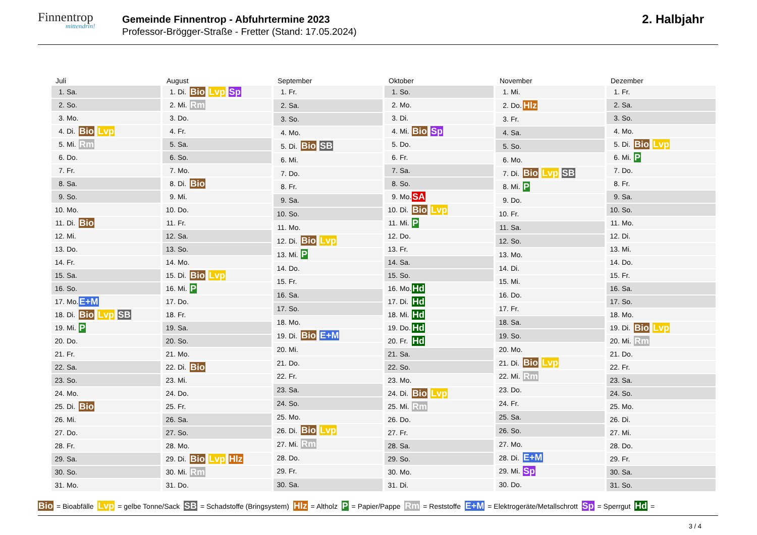Finnentrop
mittendrin!
Gemeinde Finnentrop - Abfuhrtermine 2023
Professor-Brögger-Straße - Fretter (Stand: 17.05.2024)
2. Halbjahr
Juli
| 1. | Sa. | |
| 2. | So. | |
| 3. | Mo. | |
| 4. | Di. | Bio Lvp |
| 5. | Mi. | Rm |
| 6. | Do. | |
| 7. | Fr. | |
| 8. | Sa. | |
| 9. | So. | |
| 10. | Mo. | |
| 11. | Di. | Bio |
| 12. | Mi. | |
| 13. | Do. | |
| 14. | Fr. | |
| 15. | Sa. | |
| 16. | So. | |
| 17. | Mo. | E+M |
| 18. | Di. | Bio Lvp SB |
| 19. | Mi. | P |
| 20. | Do. | |
| 21. | Fr. | |
| 22. | Sa. | |
| 23. | So. | |
| 24. | Mo. | |
| 25. | Di. | Bio |
| 26. | Mi. | |
| 27. | Do. | |
| 28. | Fr. | |
| 29. | Sa. | |
| 30. | So. | |
| 31. | Mo. | |
August
| 1. | Di. | Bio Lvp Sp |
| 2. | Mi. | Rm |
| 3. | Do. | |
| 4. | Fr. | |
| 5. | Sa. | |
| 6. | So. | |
| 7. | Mo. | |
| 8. | Di. | Bio |
| 9. | Mi. | |
| 10. | Do. | |
| 11. | Fr. | |
| 12. | Sa. | |
| 13. | So. | |
| 14. | Mo. | |
| 15. | Di. | Bio Lvp |
| 16. | Mi. | P |
| 17. | Do. | |
| 18. | Fr. | |
| 19. | Sa. | |
| 20. | So. | |
| 21. | Mo. | |
| 22. | Di. | Bio |
| 23. | Mi. | |
| 24. | Do. | |
| 25. | Fr. | |
| 26. | Sa. | |
| 27. | So. | |
| 28. | Mo. | |
| 29. | Di. | Bio Lvp Hlz |
| 30. | Mi. | Rm |
| 31. | Do. | |
September
| 1. | Fr. | |
| 2. | Sa. | |
| 3. | So. | |
| 4. | Mo. | |
| 5. | Di. | Bio SB |
| 6. | Mi. | |
| 7. | Do. | |
| 8. | Fr. | |
| 9. | Sa. | |
| 10. | So. | |
| 11. | Mo. | |
| 12. | Di. | Bio Lvp |
| 13. | Mi. | P |
| 14. | Do. | |
| 15. | Fr. | |
| 16. | Sa. | |
| 17. | So. | |
| 18. | Mo. | |
| 19. | Di. | Bio E+M |
| 20. | Mi. | |
| 21. | Do. | |
| 22. | Fr. | |
| 23. | Sa. | |
| 24. | So. | |
| 25. | Mo. | |
| 26. | Di. | Bio Lvp |
| 27. | Mi. | Rm |
| 28. | Do. | |
| 29. | Fr. | |
| 30. | Sa. | |
Oktober
| 1. | So. | |
| 2. | Mo. | |
| 3. | Di. | |
| 4. | Mi. | Bio Sp |
| 5. | Do. | |
| 6. | Fr. | |
| 7. | Sa. | |
| 8. | So. | |
| 9. | Mo. | SA |
| 10. | Di. | Bio Lvp |
| 11. | Mi. | P |
| 12. | Do. | |
| 13. | Fr. | |
| 14. | Sa. | |
| 15. | So. | |
| 16. | Mo. | Hd |
| 17. | Di. | Hd |
| 18. | Mi. | Hd |
| 19. | Do. | Hd |
| 20. | Fr. | Hd |
| 21. | Sa. | |
| 22. | So. | |
| 23. | Mo. | |
| 24. | Di. | Bio Lvp |
| 25. | Mi. | Rm |
| 26. | Do. | |
| 27. | Fr. | |
| 28. | Sa. | |
| 29. | So. | |
| 30. | Mo. | |
| 31. | Di. | |
November
| 1. | Mi. | |
| 2. | Do. | Hlz |
| 3. | Fr. | |
| 4. | Sa. | |
| 5. | So. | |
| 6. | Mo. | |
| 7. | Di. | Bio Lvp SB |
| 8. | Mi. | P |
| 9. | Do. | |
| 10. | Fr. | |
| 11. | Sa. | |
| 12. | So. | |
| 13. | Mo. | |
| 14. | Di. | |
| 15. | Mi. | |
| 16. | Do. | |
| 17. | Fr. | |
| 18. | Sa. | |
| 19. | So. | |
| 20. | Mo. | |
| 21. | Di. | Bio Lvp |
| 22. | Mi. | Rm |
| 23. | Do. | |
| 24. | Fr. | |
| 25. | Sa. | |
| 26. | So. | |
| 27. | Mo. | |
| 28. | Di. | E+M |
| 29. | Mi. | Sp |
| 30. | Do. | |
Dezember
| 1. | Fr. | |
| 2. | Sa. | |
| 3. | So. | |
| 4. | Mo. | |
| 5. | Di. | Bio Lvp |
| 6. | Mi. | P |
| 7. | Do. | |
| 8. | Fr. | |
| 9. | Sa. | |
| 10. | So. | |
| 11. | Mo. | |
| 12. | Di. | |
| 13. | Mi. | |
| 14. | Do. | |
| 15. | Fr. | |
| 16. | Sa. | |
| 17. | So. | |
| 18. | Mo. | |
| 19. | Di. | Bio Lvp |
| 20. | Mi. | Rm |
| 21. | Do. | |
| 22. | Fr. | |
| 23. | Sa. | |
| 24. | So. | |
| 25. | Mo. | |
| 26. | Di. | |
| 27. | Mi. | |
| 28. | Do. | |
| 29. | Fr. | |
| 30. | Sa. | |
| 31. | So. | |
Bio = Bioabfälle Lvp = gelbe Tonne/Sack SB = Schadstoffe (Bringsystem) Hlz = Altholz P = Papier/Pappe Rm = Reststoffe E+M = Elektrogeräte/Metallschrott Sp = Sperrgut Hd =
3 / 4